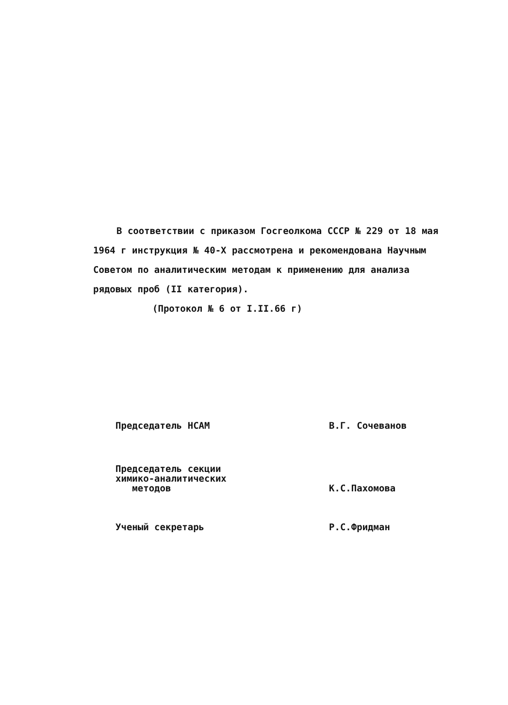В соответствии с приказом Госгеолкома СССР № 229 от 18 мая 1964 г инструкция № 40-Х рассмотрена и рекомендована Научным Советом по аналитическим методам к применению для анализа рядовых проб (II категория).
(Протокол № 6 от I.II.66 г)
Председатель НСАМ В.Г. Сочеванов
Председатель секции
химико-аналитических
методов
К.С.Пахомова
Ученый секретарь Р.С.Фридман